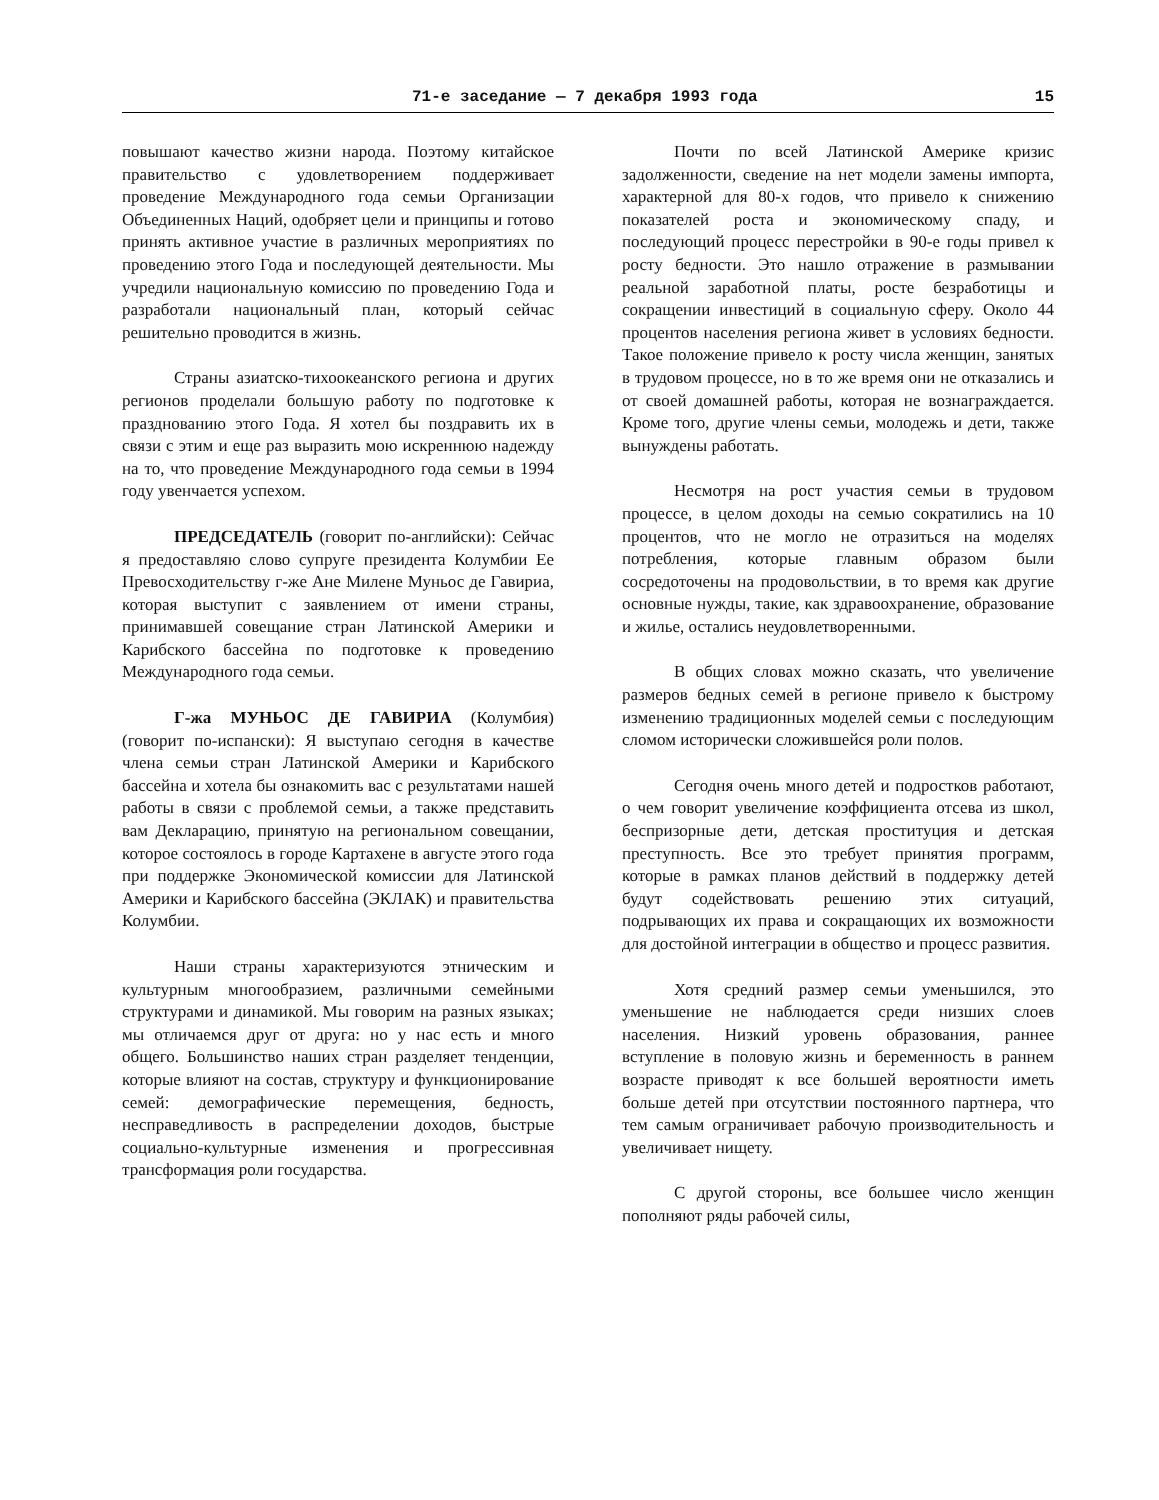71-е заседание — 7 декабря 1993 года 15
повышают качество жизни народа. Поэтому китайское правительство с удовлетворением поддерживает проведение Международного года семьи Организации Объединенных Наций, одобряет цели и принципы и готово принять активное участие в различных мероприятиях по проведению этого Года и последующей деятельности. Мы учредили национальную комиссию по проведению Года и разработали национальный план, который сейчас решительно проводится в жизнь.
Страны азиатско-тихоокеанского региона и других регионов проделали большую работу по подготовке к празднованию этого Года. Я хотел бы поздравить их в связи с этим и еще раз выразить мою искреннюю надежду на то, что проведение Международного года семьи в 1994 году увенчается успехом.
ПРЕДСЕДАТЕЛЬ (говорит по-английски): Сейчас я предоставляю слово супруге президента Колумбии Ее Превосходительству г-же Ане Милене Муньос де Гавириа, которая выступит с заявлением от имени страны, принимавшей совещание стран Латинской Америки и Карибского бассейна по подготовке к проведению Международного года семьи.
Г-жа МУНЬОС ДЕ ГАВИРИА (Колумбия) (говорит по-испански): Я выступаю сегодня в качестве члена семьи стран Латинской Америки и Карибского бассейна и хотела бы ознакомить вас с результатами нашей работы в связи с проблемой семьи, а также представить вам Декларацию, принятую на региональном совещании, которое состоялось в городе Картахене в августе этого года при поддержке Экономической комиссии для Латинской Америки и Карибского бассейна (ЭКЛАК) и правительства Колумбии.
Наши страны характеризуются этническим и культурным многообразием, различными семейными структурами и динамикой. Мы говорим на разных языках; мы отличаемся друг от друга: но у нас есть и много общего. Большинство наших стран разделяет тенденции, которые влияют на состав, структуру и функционирование семей: демографические перемещения, бедность, несправедливость в распределении доходов, быстрые социально-культурные изменения и прогрессивная трансформация роли государства.
Почти по всей Латинской Америке кризис задолженности, сведение на нет модели замены импорта, характерной для 80-х годов, что привело к снижению показателей роста и экономическому спаду, и последующий процесс перестройки в 90-е годы привел к росту бедности. Это нашло отражение в размывании реальной заработной платы, росте безработицы и сокращении инвестиций в социальную сферу. Около 44 процентов населения региона живет в условиях бедности. Такое положение привело к росту числа женщин, занятых в трудовом процессе, но в то же время они не отказались и от своей домашней работы, которая не вознаграждается. Кроме того, другие члены семьи, молодежь и дети, также вынуждены работать.
Несмотря на рост участия семьи в трудовом процессе, в целом доходы на семью сократились на 10 процентов, что не могло не отразиться на моделях потребления, которые главным образом были сосредоточены на продовольствии, в то время как другие основные нужды, такие, как здравоохранение, образование и жилье, остались неудовлетворенными.
В общих словах можно сказать, что увеличение размеров бедных семей в регионе привело к быстрому изменению традиционных моделей семьи с последующим сломом исторически сложившейся роли полов.
Сегодня очень много детей и подростков работают, о чем говорит увеличение коэффициента отсева из школ, беспризорные дети, детская проституция и детская преступность. Все это требует принятия программ, которые в рамках планов действий в поддержку детей будут содействовать решению этих ситуаций, подрывающих их права и сокращающих их возможности для достойной интеграции в общество и процесс развития.
Хотя средний размер семьи уменьшился, это уменьшение не наблюдается среди низших слоев населения. Низкий уровень образования, раннее вступление в половую жизнь и беременность в раннем возрасте приводят к все большей вероятности иметь больше детей при отсутствии постоянного партнера, что тем самым ограничивает рабочую производительность и увеличивает нищету.
С другой стороны, все большее число женщин пополняют ряды рабочей силы,